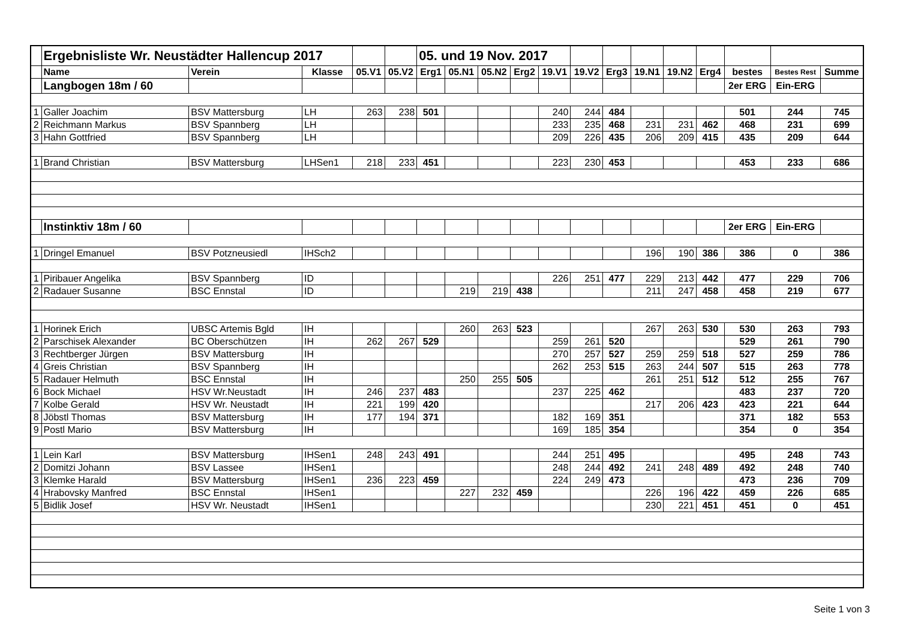| | Ergebnisliste Wr. Neustädter Hallencup 2017 | | | | | 05. und 19 Nov. 2017 | | | | | | | | | | | | |
| | Name | Verein | Klasse | 05.V1 | 05.V2 | Erg1 | 05.N1 | 05.N2 | Erg2 | 19.V1 | 19.V2 | Erg3 | 19.N1 | 19.N2 | Erg4 | bestes | Bestes Rest | Summe |
| | Langbogen 18m / 60 | | | | | | | | | | | | | | | 2er ERG | Ein-ERG | |
| 1 | Galler Joachim | BSV Mattersburg | LH | 263 | 238 | 501 | | | | 240 | 244 | 484 | | | | 501 | 244 | 745 |
| 2 | Reichmann Markus | BSV Spannberg | LH | | | | | | | 233 | 235 | 468 | 231 | 231 | 462 | 468 | 231 | 699 |
| 3 | Hahn Gottfried | BSV Spannberg | LH | | | | | | | 209 | 226 | 435 | 206 | 209 | 415 | 435 | 209 | 644 |
| 1 | Brand Christian | BSV Mattersburg | LHSen1 | 218 | 233 | 451 | | | | 223 | 230 | 453 | | | | 453 | 233 | 686 |
| | Instinktiv 18m / 60 | | | | | | | | | | | | | | | 2er ERG | Ein-ERG | |
| 1 | Dringel Emanuel | BSV Potzneusiedl | IHSch2 | | | | | | | | | | 196 | 190 | 386 | 386 | 0 | 386 |
| 1 | Piribauer Angelika | BSV Spannberg | ID | | | | | | | 226 | 251 | 477 | 229 | 213 | 442 | 477 | 229 | 706 |
| 2 | Radauer Susanne | BSC Ennstal | ID | | | | 219 | 219 | 438 | | | | 211 | 247 | 458 | 458 | 219 | 677 |
| 1 | Horinek Erich | UBSC Artemis Bgld | IH | | | | 260 | 263 | 523 | | | | 267 | 263 | 530 | 530 | 263 | 793 |
| 2 | Parschisek Alexander | BC Oberschützen | IH | 262 | 267 | 529 | | | | 259 | 261 | 520 | | | | 529 | 261 | 790 |
| 3 | Rechtberger Jürgen | BSV Mattersburg | IH | | | | | | | 270 | 257 | 527 | 259 | 259 | 518 | 527 | 259 | 786 |
| 4 | Greis Christian | BSV Spannberg | IH | | | | | | | 262 | 253 | 515 | 263 | 244 | 507 | 515 | 263 | 778 |
| 5 | Radauer Helmuth | BSC Ennstal | IH | | | | 250 | 255 | 505 | | | | 261 | 251 | 512 | 512 | 255 | 767 |
| 6 | Bock Michael | HSV Wr.Neustadt | IH | 246 | 237 | 483 | | | | 237 | 225 | 462 | | | | 483 | 237 | 720 |
| 7 | Kolbe Gerald | HSV Wr. Neustadt | IH | 221 | 199 | 420 | | | | | | | 217 | 206 | 423 | 423 | 221 | 644 |
| 8 | Jöbstl Thomas | BSV Mattersburg | IH | 177 | 194 | 371 | | | | 182 | 169 | 351 | | | | 371 | 182 | 553 |
| 9 | Postl Mario | BSV Mattersburg | IH | | | | | | | 169 | 185 | 354 | | | | 354 | 0 | 354 |
| 1 | Lein Karl | BSV Mattersburg | IHSen1 | 248 | 243 | 491 | | | | 244 | 251 | 495 | | | | 495 | 248 | 743 |
| 2 | Domitzi Johann | BSV Lassee | IHSen1 | | | | | | | 248 | 244 | 492 | 241 | 248 | 489 | 492 | 248 | 740 |
| 3 | Klemke Harald | BSV Mattersburg | IHSen1 | 236 | 223 | 459 | | | | 224 | 249 | 473 | | | | 473 | 236 | 709 |
| 4 | Hrabovsky Manfred | BSC Ennstal | IHSen1 | | | | 227 | 232 | 459 | | | | 226 | 196 | 422 | 459 | 226 | 685 |
| 5 | Bidlik Josef | HSV Wr. Neustadt | IHSen1 | | | | | | | | | | 230 | 221 | 451 | 451 | 0 | 451 |
Seite 1 von 3